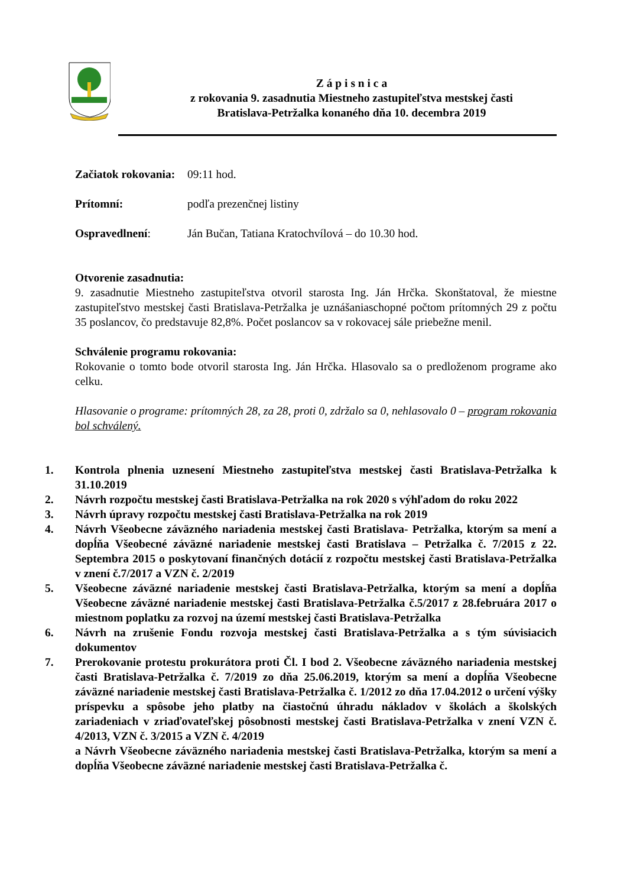Z á p i s n i c a
z rokovania 9. zasadnutia Miestneho zastupiteľstva mestskej časti
Bratislava-Petržalka konaného dňa 10. decembra 2019
Začiatok rokovania: 09:11 hod.
Prítomní: podľa prezenčnej listiny
Ospravedlnení: Ján Bučan, Tatiana Kratochvílová – do 10.30 hod.
Otvorenie zasadnutia:
9. zasadnutie Miestneho zastupiteľstva otvoril starosta Ing. Ján Hrčka. Skonštatoval, že miestne zastupiteľstvo mestskej časti Bratislava-Petržalka je uznášaniaschopné počtom prítomných 29 z počtu 35 poslancov, čo predstavuje 82,8%. Počet poslancov sa v rokovacej sále priebežne menil.
Schválenie programu rokovania:
Rokovanie o tomto bode otvoril starosta Ing. Ján Hrčka. Hlasovalo sa o predloženom programe ako celku.
Hlasovanie o programe: prítomných 28, za 28, proti 0, zdržalo sa 0, nehlasovalo 0 – program rokovania bol schválený.
1. Kontrola plnenia uznesení Miestneho zastupiteľstva mestskej časti Bratislava-Petržalka k 31.10.2019
2. Návrh rozpočtu mestskej časti Bratislava-Petržalka na rok 2020 s výhľadom do roku 2022
3. Návrh úpravy rozpočtu mestskej časti Bratislava-Petržalka na rok 2019
4. Návrh Všeobecne záväzného nariadenia mestskej časti Bratislava- Petržalka, ktorým sa mení a dopĺňa Všeobecné záväzné nariadenie mestskej časti Bratislava – Petržalka č. 7/2015 z 22. Septembra 2015 o poskytovaní finančných dotácií z rozpočtu mestskej časti Bratislava-Petržalka v znení č.7/2017 a VZN č. 2/2019
5. Všeobecne záväzné nariadenie mestskej časti Bratislava-Petržalka, ktorým sa mení a dopĺňa Všeobecne záväzné nariadenie mestskej časti Bratislava-Petržalka č.5/2017 z 28.februára 2017 o miestnom poplatku za rozvoj na území mestskej časti Bratislava-Petržalka
6. Návrh na zrušenie Fondu rozvoja mestskej časti Bratislava-Petržalka a s tým súvisiacich dokumentov
7. Prerokovanie protestu prokurátora proti Čl. I bod 2. Všeobecne záväzného nariadenia mestskej časti Bratislava-Petržalka č. 7/2019 zo dňa 25.06.2019, ktorým sa mení a dopĺňa Všeobecne záväzné nariadenie mestskej časti Bratislava-Petržalka č. 1/2012 zo dňa 17.04.2012 o určení výšky príspevku a spôsobe jeho platby na čiastočnú úhradu nákladov v školách a školských zariadeniach v zriaďovateľskej pôsobnosti mestskej časti Bratislava-Petržalka v znení VZN č. 4/2013, VZN č. 3/2015 a VZN č. 4/2019
a Návrh Všeobecne záväzného nariadenia mestskej časti Bratislava-Petržalka, ktorým sa mení a dopĺňa Všeobecne záväzné nariadenie mestskej časti Bratislava-Petržalka č.